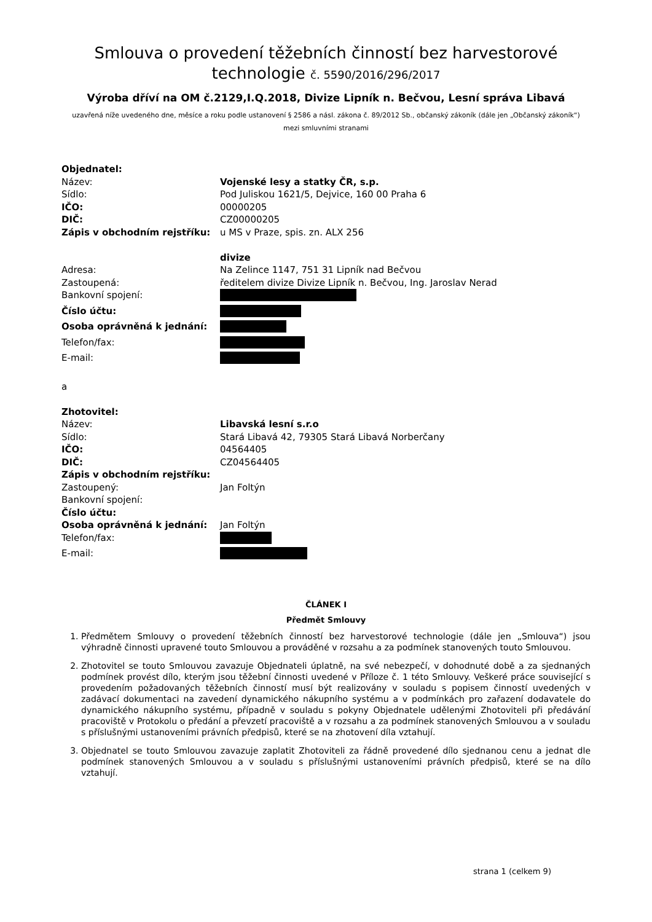Smlouva o provedení těžebních činností bez harvestorové technologie č. 5590/2016/296/2017
Výroba dříví na OM č.2129,I.Q.2018, Divize Lipník n. Bečvou, Lesní správa Libavá
uzavřená níže uvedeného dne, měsíce a roku podle ustanovení § 2586 a násl. zákona č. 89/2012 Sb., občanský zákoník (dále jen „Občanský zákoník“)
mezi smluvními stranami
| Objednatel: | |
| Název: | Vojenské lesy a statky ČR, s.p. |
| Sídlo: | Pod Juliskou 1621/5, Dejvice, 160 00 Praha 6 |
| IČO: | 00000205 |
| DIČ: | CZ00000205 |
| Zápis v obchodním rejstříku: | u MS v Praze, spis. zn. ALX 256 |
| | divize |
| Adresa: | Na Zelince 1147, 751 31 Lipník nad Bečvou |
| Zastoupená: | ředitelem divize Divize Lipník n. Bečvou, Ing. Jaroslav Nerad |
| Bankovní spojení: | |
| Číslo účtu: | |
| Osoba oprávněná k jednání: | |
| Telefon/fax: | |
| E-mail: | |
a
| Zhotovitel: | |
| Název: | Libavská lesní s.r.o |
| Sídlo: | Stará Libavá 42, 79305 Stará Libavá Norberčany |
| IČO: | 04564405 |
| DIČ: | CZ04564405 |
| Zápis v obchodním rejstříku: | |
| Zastoupený: | Jan Foltýn |
| Bankovní spojení: | |
| Číslo účtu: | |
| Osoba oprávněná k jednání: | Jan Foltýn |
| Telefon/fax: | |
| E-mail: | |
ČLÁNEK I
Předmět Smlouvy
1. Předmětem Smlouvy o provedení těžebních činností bez harvestorové technologie (dále jen „Smlouva“) jsou výhradně činnosti upravené touto Smlouvou a prováděné v rozsahu a za podmínek stanovených touto Smlouvou.
2. Zhotovitel se touto Smlouvou zavazuje Objednateli úplatně, na své nebezpečí, v dohodnuté době a za sjednaných podmínek provést dílo, kterým jsou těžební činnosti uvedené v Příloze č. 1 této Smlouvy. Veškeré práce související s provedením požadovaných těžebních činností musí být realizovány v souladu s popisem činností uvedených v zadávací dokumentaci na zavedení dynamického nákupního systému a v podmínkách pro zařazení dodavatele do dynamického nákupního systému, případně v souladu s pokyny Objednatele udělenými Zhotoviteli při předávání pracoviště v Protokolu o předání a převzetí pracoviště a v rozsahu a za podmínek stanovených Smlouvou a v souladu s příslušnými ustanoveními právních předpisů, které se na zhotovení díla vztahují.
3. Objednatel se touto Smlouvou zavazuje zaplatit Zhotoviteli za řádně provedené dílo sjednanou cenu a jednat dle podmínek stanovených Smlouvou a v souladu s příslušnými ustanoveními právních předpisů, které se na dílo vztahují.
strana 1 (celkem 9)